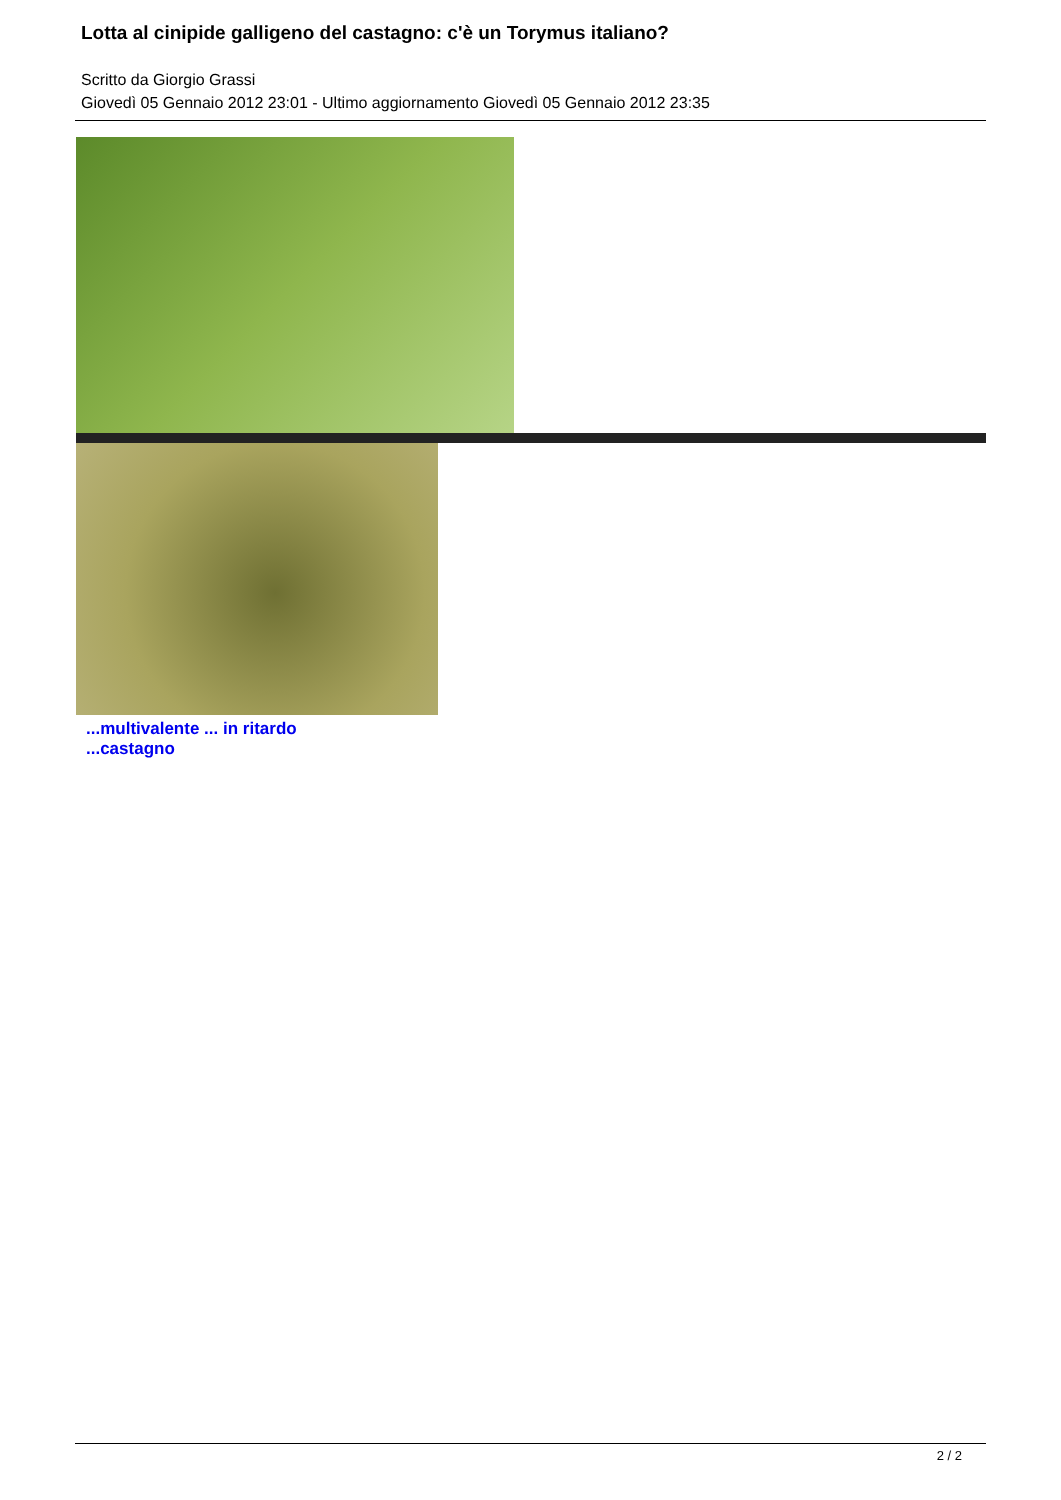Lotta al cinipide galligeno del castagno: c'è un Torymus italiano?
Scritto da Giorgio Grassi
Giovedì 05 Gennaio 2012 23:01 - Ultimo aggiornamento Giovedì 05 Gennaio 2012 23:35
...multivalente ... in ritardo...castagno
2 / 2